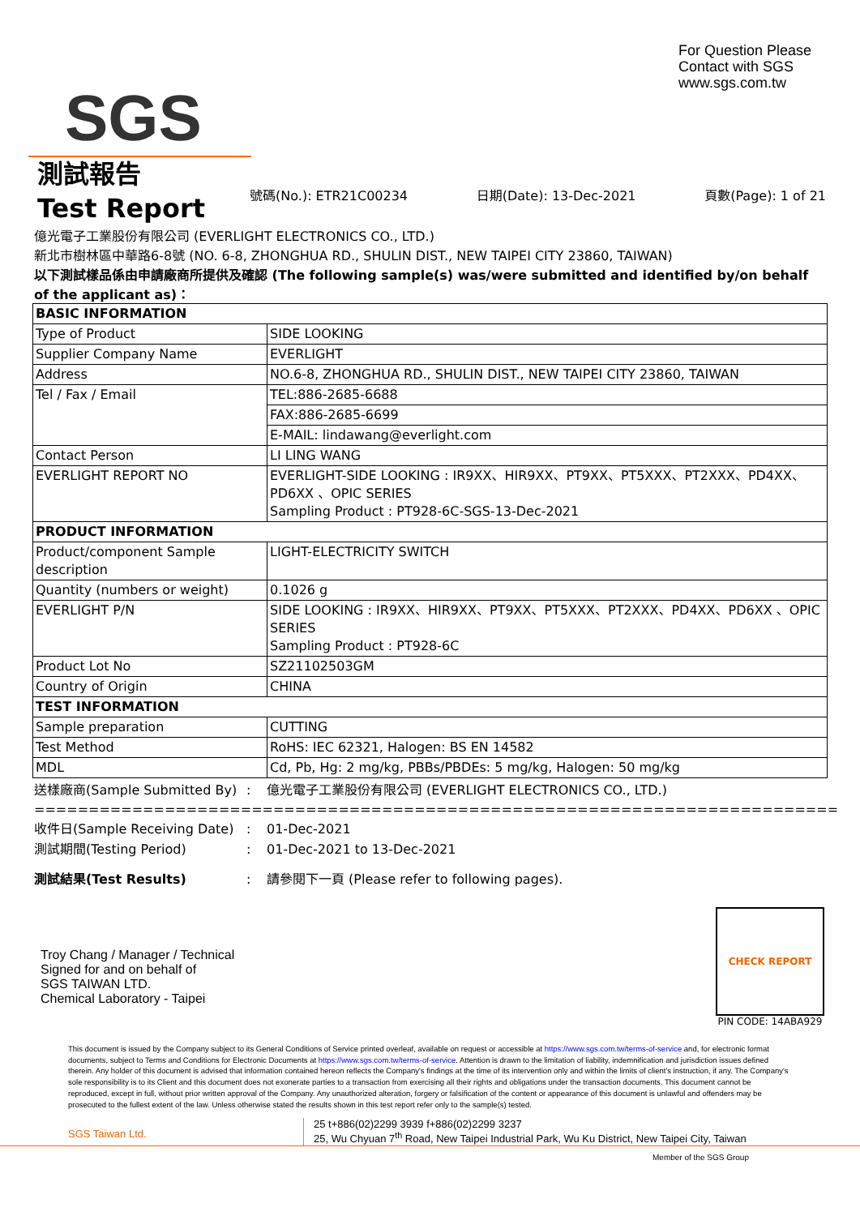SGS
For Question Please
Contact with SGS
www.sgs.com.tw
測試報告
Test Report
號碼(No.): ETR21C00234 日期(Date): 13-Dec-2021 頁數(Page): 1 of 21
億光電子工業股份有限公司 (EVERLIGHT ELECTRONICS CO., LTD.)
新北市樹林區中華路6-8號 (NO. 6-8, ZHONGHUA RD., SHULIN DIST., NEW TAIPEI CITY 23860, TAIWAN)
以下測試樣品係由申請廠商所提供及確認 (The following sample(s) was/were submitted and identified by/on behalf of the applicant as)：
| BASIC INFORMATION | |
| Type of Product | SIDE LOOKING |
| Supplier Company Name | EVERLIGHT |
| Address | NO.6-8, ZHONGHUA RD., SHULIN DIST., NEW TAIPEI CITY 23860, TAIWAN |
| Tel / Fax / Email | TEL:886-2685-6688 |
| | FAX:886-2685-6699 |
| | E-MAIL: lindawang@everlight.com |
| Contact Person | LI LING WANG |
| EVERLIGHT REPORT NO | EVERLIGHT-SIDE LOOKING : IR9XX、HIR9XX、PT9XX、PT5XXX、PT2XXX、PD4XX、PD6XX 、OPIC SERIES Sampling Product : PT928-6C-SGS-13-Dec-2021 |
| PRODUCT INFORMATION | |
| Product/component Sample description | LIGHT-ELECTRICITY SWITCH |
| Quantity (numbers or weight) | 0.1026 g |
| EVERLIGHT P/N | SIDE LOOKING : IR9XX、HIR9XX、PT9XX、PT5XXX、PT2XXX、PD4XX、PD6XX 、OPIC SERIES Sampling Product : PT928-6C |
| Product Lot No | SZ21102503GM |
| Country of Origin | CHINA |
| TEST INFORMATION | |
| Sample preparation | CUTTING |
| Test Method | RoHS: IEC 62321, Halogen: BS EN 14582 |
| MDL | Cd, Pb, Hg: 2 mg/kg, PBBs/PBDEs: 5 mg/kg, Halogen: 50 mg/kg |
送樣廠商(Sample Submitted By): 億光電子工業股份有限公司 (EVERLIGHT ELECTRONICS CO., LTD.)
==========================================================================
收件日(Sample Receiving Date): 01-Dec-2021 測試期間(Testing Period): 01-Dec-2021 to 13-Dec-2021
測試結果(Test Results): 請參閱下一頁 (Please refer to following pages).
Troy Chang / Manager / Technical
Signed for and on behalf of
SGS TAIWAN LTD.
Chemical Laboratory - Taipei
CHECK REPORT
PIN CODE: 14ABA929
This document is issued by the Company subject to its General Conditions of Service printed overleaf, available on request or accessible at https://www.sgs.com.tw/terms-of-service and, for electronic format documents, subject to Terms and Conditions for Electronic Documents at https://www.sgs.com.tw/terms-of-service. Attention is drawn to the limitation of liability, indemnification and jurisdiction issues defined therein. Any holder of this document is advised that information contained hereon reflects the Company's findings at the time of its intervention only and within the limits of client's instruction, if any. The Company's sole responsibility is to its Client and this document does not exonerate parties to a transaction from exercising all their rights and obligations under the transaction documents. This document cannot be reproduced, except in full, without prior written approval of the Company. Any unauthorized alteration, forgery or falsification of the content or appearance of this document is unlawful and offenders may be prosecuted to the fullest extent of the law. Unless otherwise stated the results shown in this test report refer only to the sample(s) tested.
SGS Taiwan Ltd.
25 t+886(02)2299 3939 f+886(02)2299 3237
25, Wu Chyuan 7<sup>th</sup> Road, New Taipei Industrial Park, Wu Ku District, New Taipei City, Taiwan
Member of the SGS Group